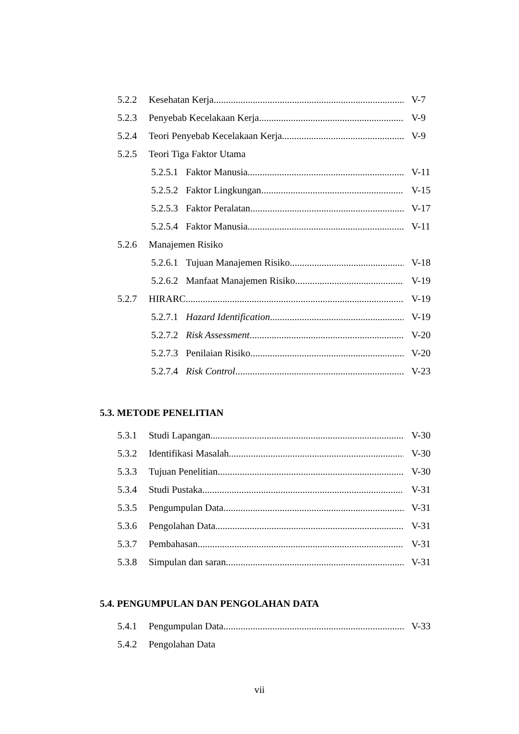5.2.2 Kesehatan Kerja V-7
5.2.3 Penyebab Kecelakaan Kerja V-9
5.2.4 Teori Penyebab Kecelakaan Kerja V-9
5.2.5 Teori Tiga Faktor Utama
5.2.5.1 Faktor Manusia V-11
5.2.5.2 Faktor Lingkungan V-15
5.2.5.3 Faktor Peralatan V-17
5.2.5.4 Faktor Manusia V-11
5.2.6 Manajemen Risiko
5.2.6.1 Tujuan Manajemen Risiko V-18
5.2.6.2 Manfaat Manajemen Risiko V-19
5.2.7 HIRARC V-19
5.2.7.1 Hazard Identification V-19
5.2.7.2 Risk Assessment V-20
5.2.7.3 Penilaian Risiko V-20
5.2.7.4 Risk Control V-23
5.3. METODE PENELITIAN
5.3.1 Studi Lapangan V-30
5.3.2 Identifikasi Masalah V-30
5.3.3 Tujuan Penelitian V-30
5.3.4 Studi Pustaka V-31
5.3.5 Pengumpulan Data V-31
5.3.6 Pengolahan Data V-31
5.3.7 Pembahasan V-31
5.3.8 Simpulan dan saran V-31
5.4. PENGUMPULAN DAN PENGOLAHAN DATA
5.4.1 Pengumpulan Data V-33
5.4.2 Pengolahan Data
vii